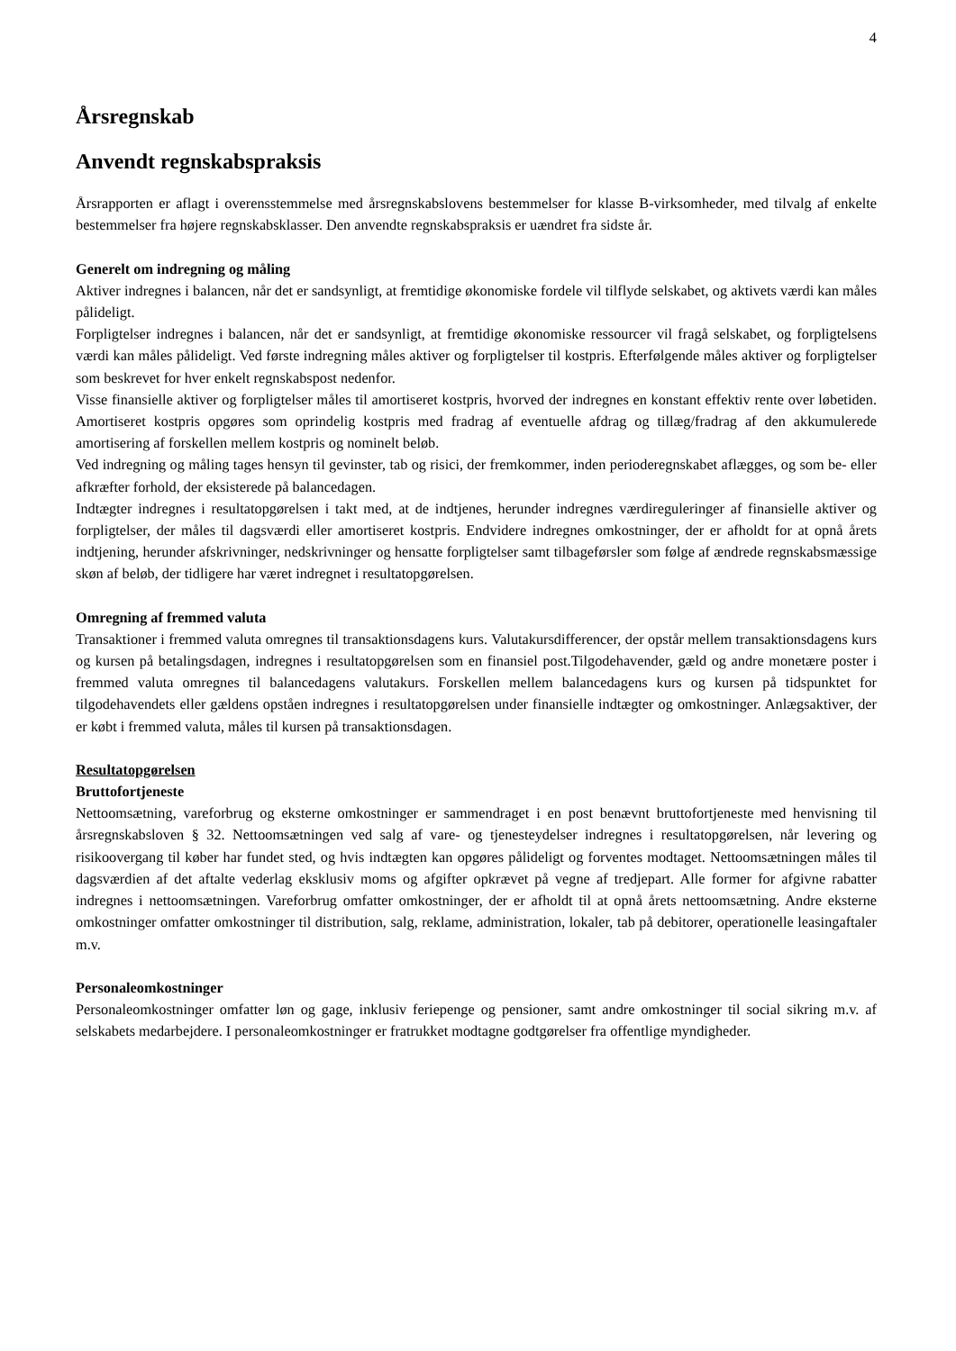4
Årsregnskab
Anvendt regnskabspraksis
Årsrapporten er aflagt i overensstemmelse med årsregnskabslovens bestemmelser for klasse B-virksomheder, med tilvalg af enkelte bestemmelser fra højere regnskabsklasser. Den anvendte regnskabspraksis er uændret fra sidste år.
Generelt om indregning og måling
Aktiver indregnes i balancen, når det er sandsynligt, at fremtidige økonomiske fordele vil tilflyde selskabet, og aktivets værdi kan måles pålideligt.
Forpligtelser indregnes i balancen, når det er sandsynligt, at fremtidige økonomiske ressourcer vil fragå selskabet, og forpligtelsens værdi kan måles pålideligt. Ved første indregning måles aktiver og forpligtelser til kostpris. Efterfølgende måles aktiver og forpligtelser som beskrevet for hver enkelt regnskabspost nedenfor.
Visse finansielle aktiver og forpligtelser måles til amortiseret kostpris, hvorved der indregnes en konstant effektiv rente over løbetiden. Amortiseret kostpris opgøres som oprindelig kostpris med fradrag af eventuelle afdrag og tillæg/fradrag af den akkumulerede amortisering af forskellen mellem kostpris og nominelt beløb.
Ved indregning og måling tages hensyn til gevinster, tab og risici, der fremkommer, inden perioderegnskabet aflægges, og som be- eller afkræfter forhold, der eksisterede på balancedagen.
Indtægter indregnes i resultatopgørelsen i takt med, at de indtjenes, herunder indregnes værdireguleringer af finansielle aktiver og forpligtelser, der måles til dagsværdi eller amortiseret kostpris. Endvidere indregnes omkostninger, der er afholdt for at opnå årets indtjening, herunder afskrivninger, nedskrivninger og hensatte forpligtelser samt tilbageførsler som følge af ændrede regnskabsmæssige skøn af beløb, der tidligere har været indregnet i resultatopgørelsen.
Omregning af fremmed valuta
Transaktioner i fremmed valuta omregnes til transaktionsdagens kurs. Valutakursdifferencer, der opstår mellem transaktionsdagens kurs og kursen på betalingsdagen, indregnes i resultatopgørelsen som en finansiel post.Tilgodehavender, gæld og andre monetære poster i fremmed valuta omregnes til balancedagens valutakurs. Forskellen mellem balancedagens kurs og kursen på tidspunktet for tilgodehavendets eller gældens opståen indregnes i resultatopgørelsen under finansielle indtægter og omkostninger. Anlægsaktiver, der er købt i fremmed valuta, måles til kursen på transaktionsdagen.
Resultatopgørelsen
Bruttofortjeneste
Nettoomsætning, vareforbrug og eksterne omkostninger er sammendraget i en post benævnt bruttofortjeneste med henvisning til årsregnskabsloven § 32. Nettoomsætningen ved salg af vare- og tjenesteydelser indregnes i resultatopgørelsen, når levering og risikoovergang til køber har fundet sted, og hvis indtægten kan opgøres pålideligt og forventes modtaget. Nettoomsætningen måles til dagsværdien af det aftalte vederlag eksklusiv moms og afgifter opkrævet på vegne af tredjepart. Alle former for afgivne rabatter indregnes i nettoomsætningen. Vareforbrug omfatter omkostninger, der er afholdt til at opnå årets nettoomsætning. Andre eksterne omkostninger omfatter omkostninger til distribution, salg, reklame, administration, lokaler, tab på debitorer, operationelle leasingaftaler m.v.
Personaleomkostninger
Personaleomkostninger omfatter løn og gage, inklusiv feriepenge og pensioner, samt andre omkostninger til social sikring m.v. af selskabets medarbejdere. I personaleomkostninger er fratrukket modtagne godtgørelser fra offentlige myndigheder.